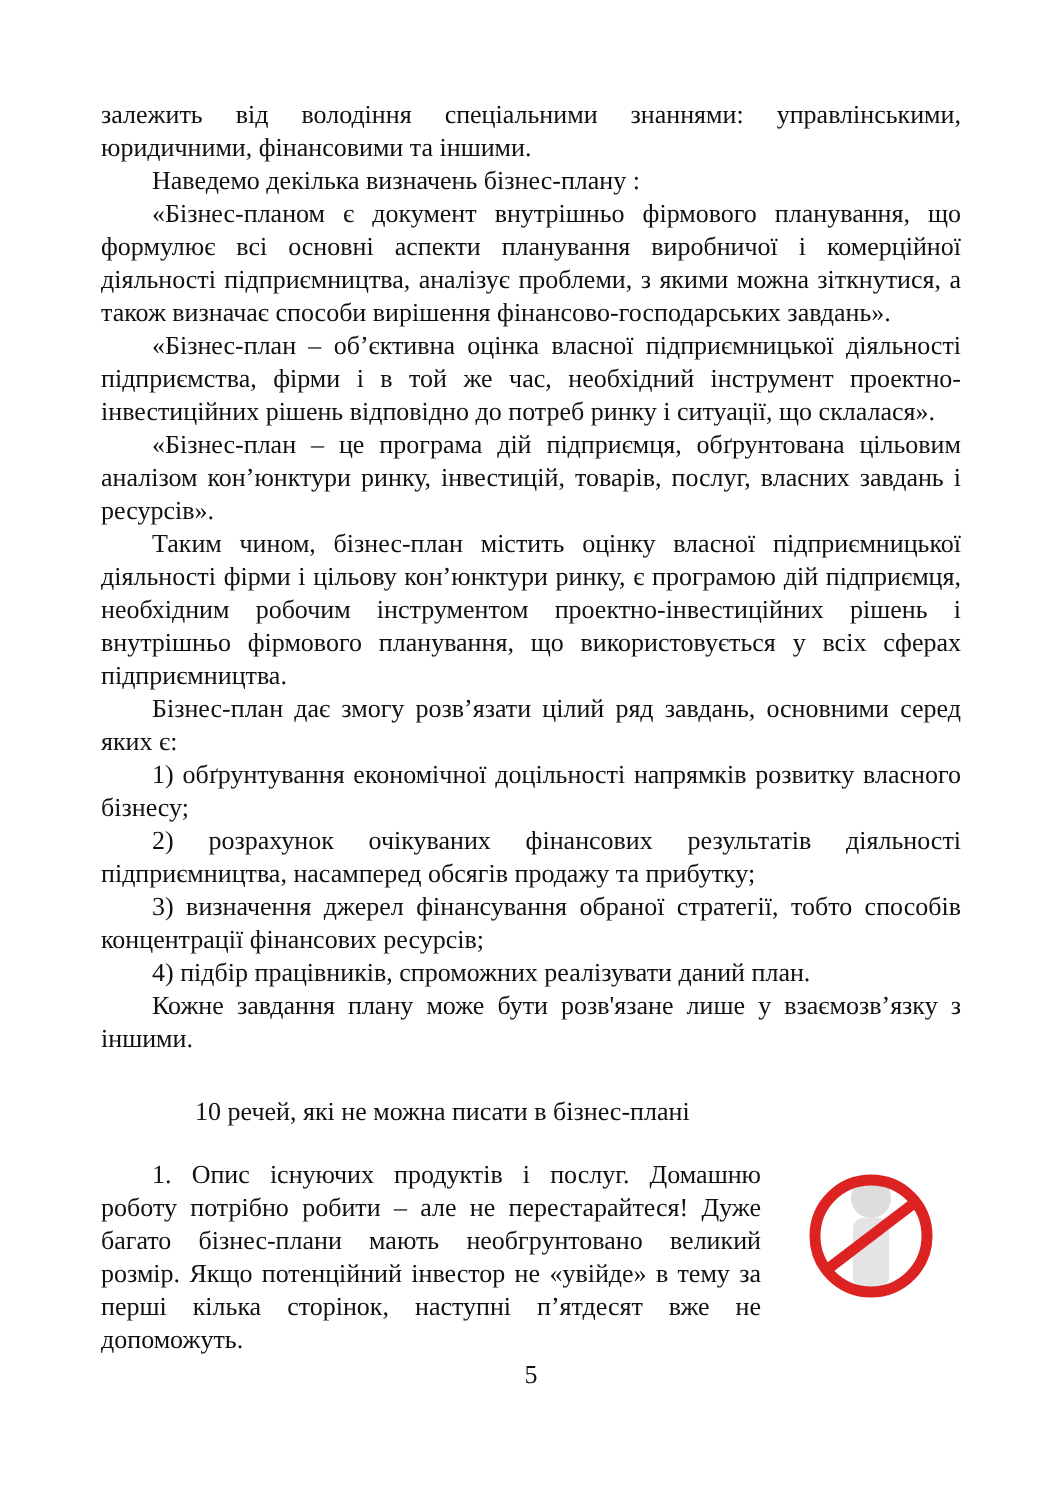залежить від володіння спеціальними знаннями: управлінськими, юридичними, фінансовими та іншими.
Наведемо декілька визначень бізнес-плану :
«Бізнес-планом є документ внутрішньо фірмового планування, що формулює всі основні аспекти планування виробничої і комерційної діяльності підприємництва, аналізує проблеми, з якими можна зіткнутися, а також визначає способи вирішення фінансово-господарських завдань».
«Бізнес-план – об’єктивна оцінка власної підприємницької діяльності підприємства, фірми і в той же час, необхідний інструмент проектно-інвестиційних рішень відповідно до потреб ринку і ситуації, що склалася».
«Бізнес-план – це програма дій підприємця, обґрунтована цільовим аналізом кон’юнктури ринку, інвестицій, товарів, послуг, власних завдань і ресурсів».
Таким чином, бізнес-план містить оцінку власної підприємницької діяльності фірми і цільову кон’юнктури ринку, є програмою дій підприємця, необхідним робочим інструментом проектно-інвестиційних рішень і внутрішньо фірмового планування, що використовується у всіх сферах підприємництва.
Бізнес-план дає змогу розв’язати цілий ряд завдань, основними серед яких є:
1) обґрунтування економічної доцільності напрямків розвитку власного бізнесу;
2) розрахунок очікуваних фінансових результатів діяльності підприємництва, насамперед обсягів продажу та прибутку;
3) визначення джерел фінансування обраної стратегії, тобто способів концентрації фінансових ресурсів;
4) підбір працівників, спроможних реалізувати даний план.
Кожне завдання плану може бути розв'язане лише у взаємозв’язку з іншими.
10 речей, які не можна писати в бізнес-плані
1. Опис існуючих продуктів і послуг. Домашню роботу потрібно робити – але не перестарайтеся! Дуже багато бізнес-плани мають необгрунтовано великий розмір. Якщо потенційний інвестор не «увійде» в тему за перші кілька сторінок, наступні п’ятдесят вже не допоможуть.
5